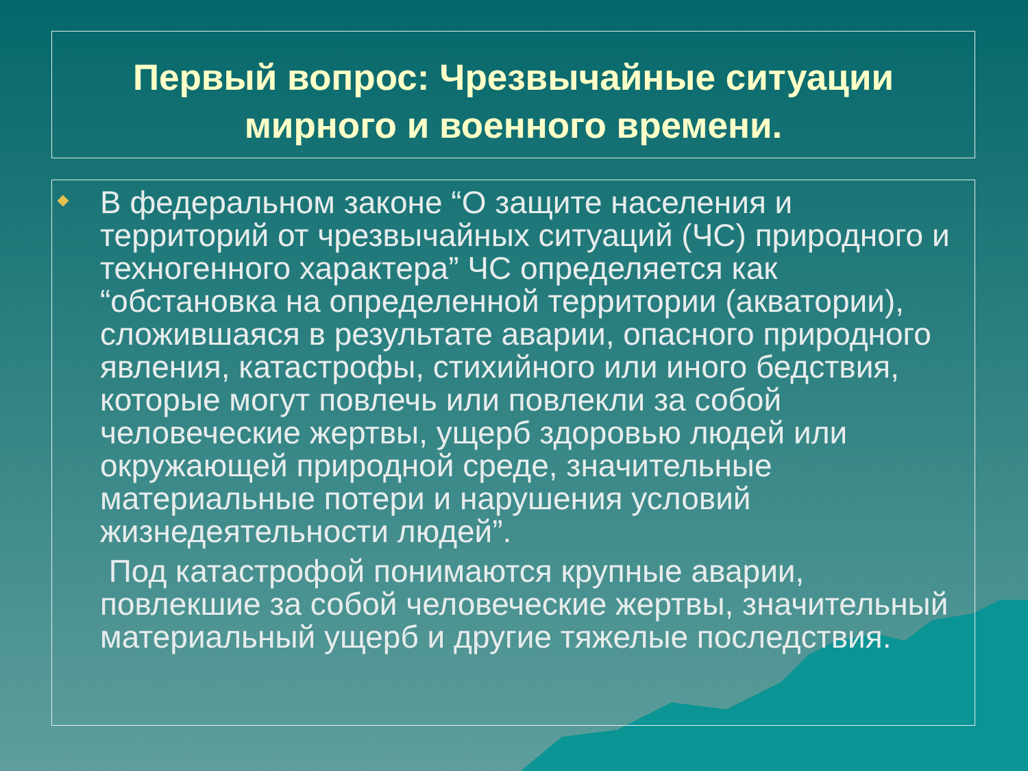Первый вопрос: Чрезвычайные ситуации
мирного и военного времени.
В федеральном законе “О защите населения и территорий от чрезвычайных ситуаций (ЧС) природного и техногенного характера” ЧС определяется как “обстановка на определенной территории (акватории), сложившаяся в результате аварии, опасного природного явления, катастрофы, стихийного или иного бедствия, которые могут повлечь или повлекли за собой человеческие жертвы, ущерб здоровью людей или окружающей природной среде, значительные материальные потери и нарушения условий жизнедеятельности людей”.
Под катастрофой понимаются крупные аварии, повлекшие за собой человеческие жертвы, значительный материальный ущерб и другие тяжелые последствия.